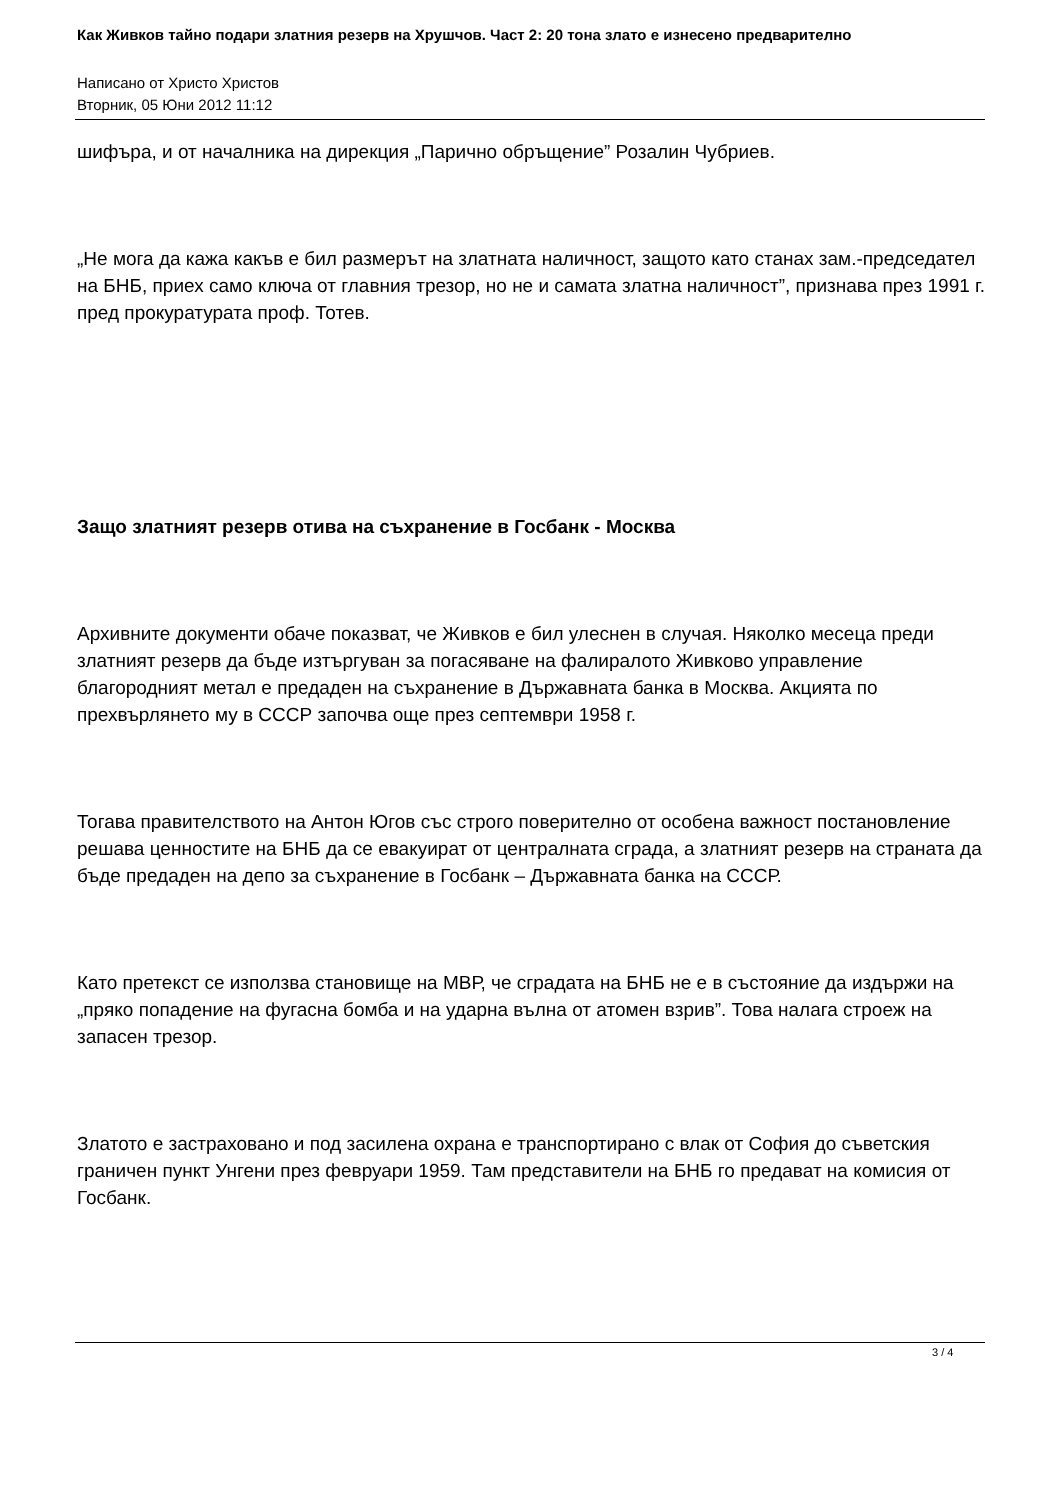Как Живков тайно подари златния резерв на Хрушчов. Част 2: 20 тона злато е изнесено предварително
Написано от Христо Христов
Вторник, 05 Юни 2012 11:12
шифъра, и от началника на дирекция „Парично обръщение” Розалин Чубриев.
„Не мога да кажа какъв е бил размерът на златната наличност, защото като станах зам.-председател на БНБ, приех само ключа от главния трезор, но не и самата златна наличност”, признава през 1991 г. пред прокуратурата проф. Тотев.
Защо златният резерв отива на съхранение в Госбанк - Москва
Архивните документи обаче показват, че Живков е бил улеснен в случая. Няколко месеца преди златният резерв да бъде изтъргуван за погасяване на фалиралото Живково управление благородният метал е предаден на съхранение в Държавната банка в Москва. Акцията по прехвърлянето му в СССР започва още през септември 1958 г.
Тогава правителството на Антон Югов със строго поверително от особена важност постановление решава ценностите на БНБ да се евакуират от централната сграда, а златният резерв на страната да бъде предаден на депо за съхранение в Госбанк – Държавната банка на СССР.
Като претекст се използва становище на МВР, че сградата на БНБ не е в състояние да издържи на „пряко попадение на фугасна бомба и на ударна вълна от атомен взрив”. Това налага строеж на запасен трезор.
Златото е застраховано и под засилена охрана е транспортирано с влак от София до съветския граничен пункт Унгени през февруари 1959. Там представители на БНБ го предават на комисия от Госбанк.
3 / 4